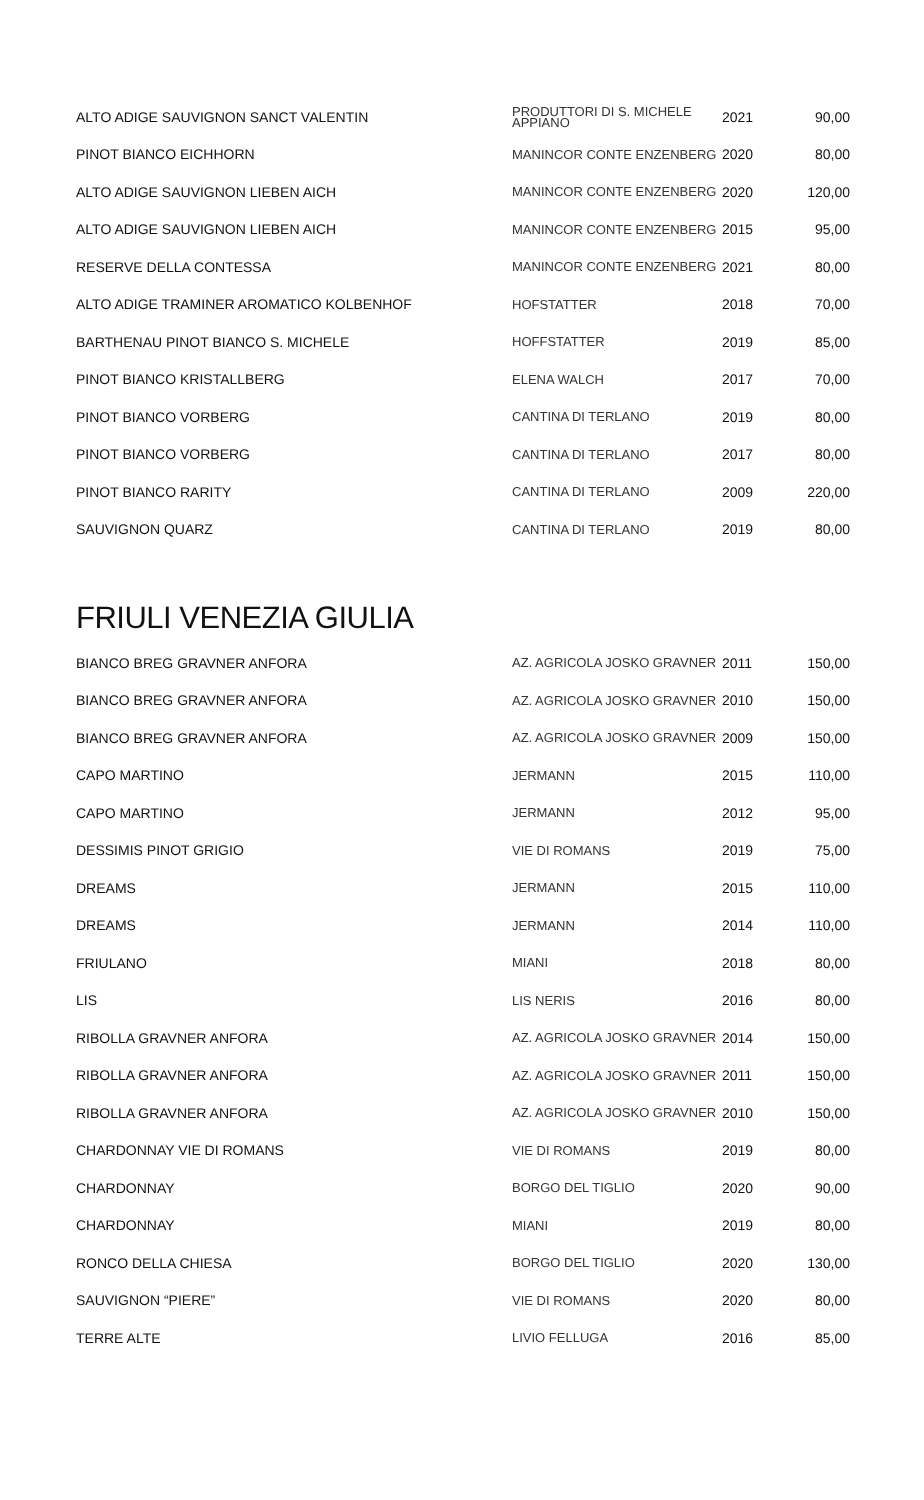| ALTO ADIGE SAUVIGNON SANCT VALENTIN | PRODUTTORI DI S. MICHELE APPIANO | 2021 | 90,00 |
| PINOT BIANCO EICHHORN | MANINCOR CONTE ENZENBERG | 2020 | 80,00 |
| ALTO ADIGE SAUVIGNON LIEBEN AICH | MANINCOR CONTE ENZENBERG | 2020 | 120,00 |
| ALTO ADIGE SAUVIGNON LIEBEN AICH | MANINCOR CONTE ENZENBERG | 2015 | 95,00 |
| RESERVE DELLA CONTESSA | MANINCOR CONTE ENZENBERG | 2021 | 80,00 |
| ALTO ADIGE TRAMINER AROMATICO KOLBENHOF | HOFSTATTER | 2018 | 70,00 |
| BARTHENAU PINOT BIANCO S. MICHELE | HOFFSTATTER | 2019 | 85,00 |
| PINOT BIANCO KRISTALLBERG | ELENA WALCH | 2017 | 70,00 |
| PINOT BIANCO VORBERG | CANTINA DI TERLANO | 2019 | 80,00 |
| PINOT BIANCO VORBERG | CANTINA DI TERLANO | 2017 | 80,00 |
| PINOT BIANCO RARITY | CANTINA DI TERLANO | 2009 | 220,00 |
| SAUVIGNON QUARZ | CANTINA DI TERLANO | 2019 | 80,00 |
FRIULI VENEZIA GIULIA
| BIANCO BREG GRAVNER ANFORA | AZ. AGRICOLA JOSKO GRAVNER | 2011 | 150,00 |
| BIANCO BREG GRAVNER ANFORA | AZ. AGRICOLA JOSKO GRAVNER | 2010 | 150,00 |
| BIANCO BREG GRAVNER ANFORA | AZ. AGRICOLA JOSKO GRAVNER | 2009 | 150,00 |
| CAPO MARTINO | JERMANN | 2015 | 110,00 |
| CAPO MARTINO | JERMANN | 2012 | 95,00 |
| DESSIMIS PINOT GRIGIO | VIE DI ROMANS | 2019 | 75,00 |
| DREAMS | JERMANN | 2015 | 110,00 |
| DREAMS | JERMANN | 2014 | 110,00 |
| FRIULANO | MIANI | 2018 | 80,00 |
| LIS | LIS NERIS | 2016 | 80,00 |
| RIBOLLA GRAVNER ANFORA | AZ. AGRICOLA JOSKO GRAVNER | 2014 | 150,00 |
| RIBOLLA GRAVNER ANFORA | AZ. AGRICOLA JOSKO GRAVNER | 2011 | 150,00 |
| RIBOLLA GRAVNER ANFORA | AZ. AGRICOLA JOSKO GRAVNER | 2010 | 150,00 |
| CHARDONNAY VIE DI ROMANS | VIE DI ROMANS | 2019 | 80,00 |
| CHARDONNAY | BORGO DEL TIGLIO | 2020 | 90,00 |
| CHARDONNAY | MIANI | 2019 | 80,00 |
| RONCO DELLA CHIESA | BORGO DEL TIGLIO | 2020 | 130,00 |
| SAUVIGNON “PIERE” | VIE DI ROMANS | 2020 | 80,00 |
| TERRE ALTE | LIVIO FELLUGA | 2016 | 85,00 |